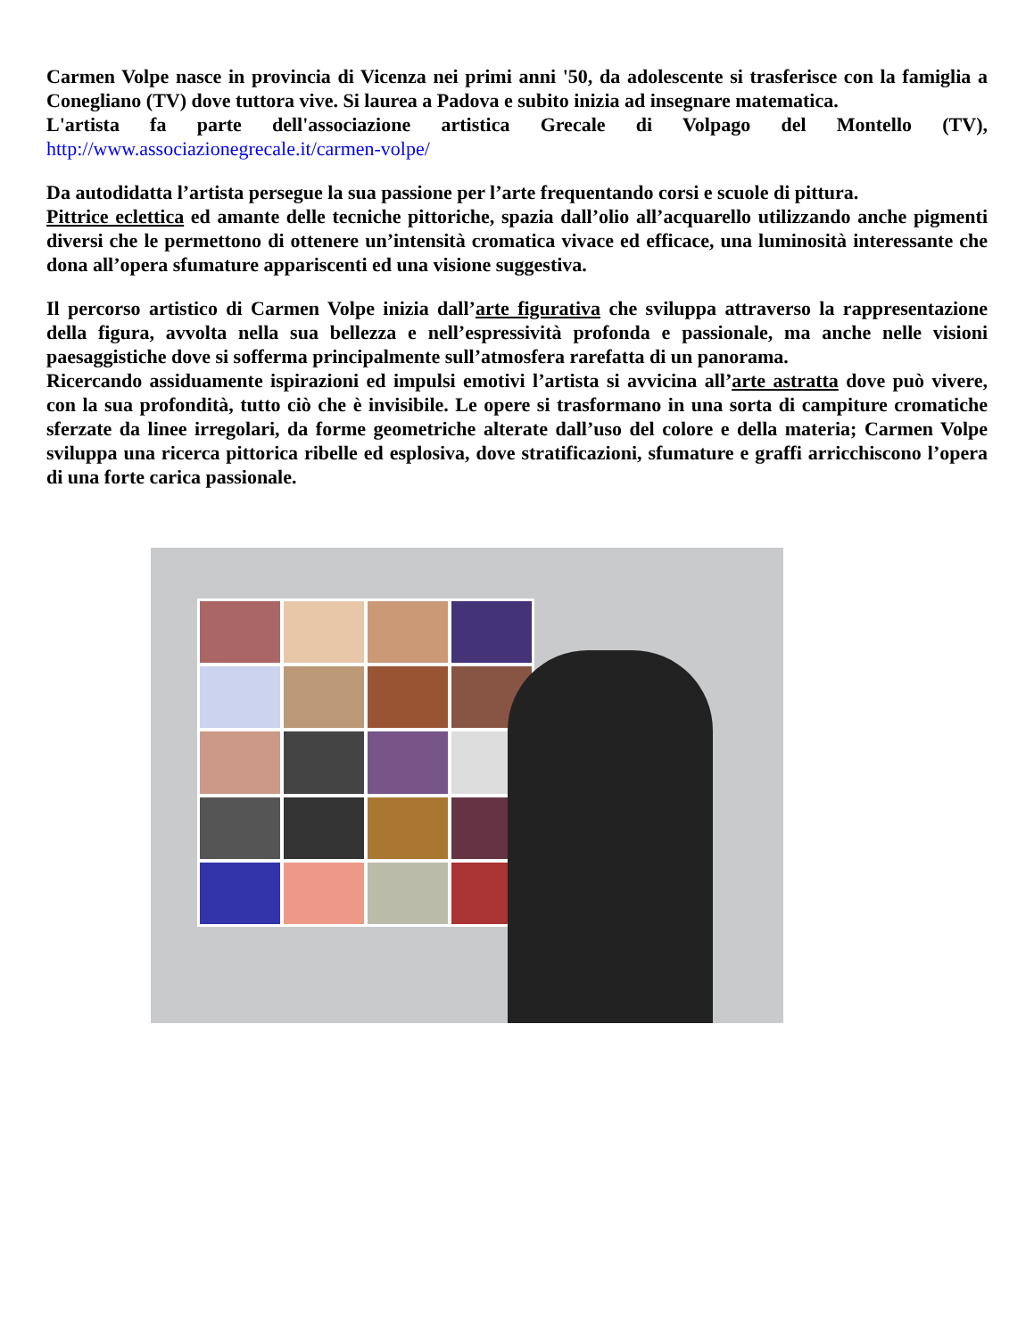Carmen Volpe nasce in provincia di Vicenza nei primi anni '50, da adolescente si trasferisce con la famiglia a Conegliano (TV) dove tuttora vive. Si laurea a Padova e subito inizia ad insegnare matematica.
L'artista fa parte dell'associazione artistica Grecale di Volpago del Montello (TV), http://www.associazionegrecale.it/carmen-volpe/
Da autodidatta l’artista persegue la sua passione per l’arte frequentando corsi e scuole di pittura.
Pittrice eclettica ed amante delle tecniche pittoriche, spazia dall’olio all’acquarello utilizzando anche pigmenti diversi che le permettono di ottenere un’intensità cromatica vivace ed efficace, una luminosità interessante che dona all’opera sfumature appariscenti ed una visione suggestiva.
Il percorso artistico di Carmen Volpe inizia dall’arte figurativa che sviluppa attraverso la rappresentazione della figura, avvolta nella sua bellezza e nell’espressività profonda e passionale, ma anche nelle visioni paesaggistiche dove si sofferma principalmente sull’atmosfera rarefatta di un panorama.
Ricercando assiduamente ispirazioni ed impulsi emotivi l’artista si avvicina all’arte astratta dove può vivere, con la sua profondità, tutto ciò che è invisibile. Le opere si trasformano in una sorta di campiture cromatiche sferzate da linee irregolari, da forme geometriche alterate dall’uso del colore e della materia; Carmen Volpe sviluppa una ricerca pittorica ribelle ed esplosiva, dove stratificazioni, sfumature e graffi arricchiscono l’opera di una forte carica passionale.